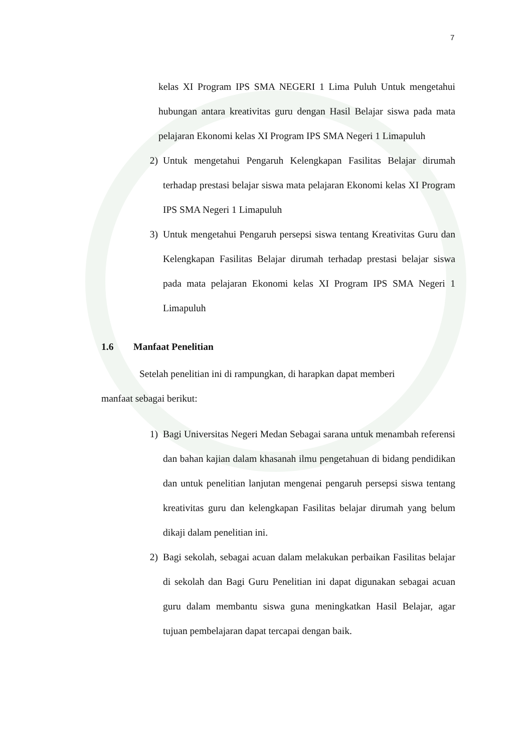7
kelas XI Program IPS SMA NEGERI 1 Lima Puluh Untuk mengetahui hubungan antara kreativitas guru dengan Hasil Belajar siswa pada mata pelajaran Ekonomi kelas XI Program IPS SMA Negeri 1 Limapuluh
2) Untuk mengetahui Pengaruh Kelengkapan Fasilitas Belajar dirumah terhadap prestasi belajar siswa mata pelajaran Ekonomi kelas XI Program IPS SMA Negeri 1 Limapuluh
3) Untuk mengetahui Pengaruh persepsi siswa tentang Kreativitas Guru dan Kelengkapan Fasilitas Belajar dirumah terhadap prestasi belajar siswa pada mata pelajaran Ekonomi kelas XI Program IPS SMA Negeri 1 Limapuluh
1.6 Manfaat Penelitian
Setelah penelitian ini di rampungkan, di harapkan dapat memberi
manfaat sebagai berikut:
1) Bagi Universitas Negeri Medan Sebagai sarana untuk menambah referensi dan bahan kajian dalam khasanah ilmu pengetahuan di bidang pendidikan dan untuk penelitian lanjutan mengenai pengaruh persepsi siswa tentang kreativitas guru dan kelengkapan Fasilitas belajar dirumah yang belum dikaji dalam penelitian ini.
2) Bagi sekolah, sebagai acuan dalam melakukan perbaikan Fasilitas belajar di sekolah dan Bagi Guru Penelitian ini dapat digunakan sebagai acuan guru dalam membantu siswa guna meningkatkan Hasil Belajar, agar tujuan pembelajaran dapat tercapai dengan baik.